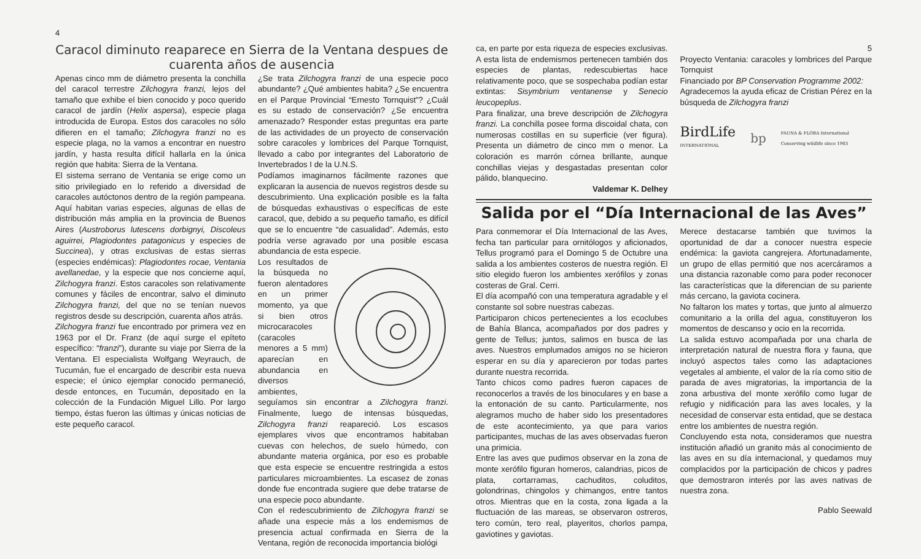4
Caracol diminuto reaparece en Sierra de la Ventana despues de cuarenta años de ausencia
Apenas cinco mm de diámetro presenta la conchilla del caracol terrestre Zilchogyra franzi, lejos del tamaño que exhibe el bien conocido y poco querido caracol de jardín (Helix aspersa), especie plaga introducida de Europa. Estos dos caracoles no sólo difieren en el tamaño; Zilchogyra franzi no es especie plaga, no la vamos a encontrar en nuestro jardín, y hasta resulta difícil hallarla en la única región que habita: Sierra de la Ventana.
El sistema serrano de Ventania se erige como un sitio privilegiado en lo referido a diversidad de caracoles autóctonos dentro de la región pampeana. Aquí habitan varias especies, algunas de ellas de distribución más amplia en la provincia de Buenos Aires (Austroborus lutescens dorbignyi, Discoleus aguirrei, Plagiodontes patagonicus y especies de Succinea), y otras exclusivas de estas sierras (especies endémicas): Plagiodontes rocae, Ventania avellanedae, y la especie que nos concierne aquí, Zilchogyra franzi. Estos caracoles son relativamente comunes y fáciles de encontrar, salvo el diminuto Zilchogyra franzi, del que no se tenían nuevos registros desde su descripción, cuarenta años atrás.
Zilchogyra franzi fue encontrado por primera vez en 1963 por el Dr. Franz (de aquí surge el epíteto específico: “franzi”), durante su viaje por Sierra de la Ventana. El especialista Wolfgang Weyrauch, de Tucumán, fue el encargado de describir esta nueva especie; el único ejemplar conocido permaneció, desde entonces, en Tucumán, depositado en la colección de la Fundación Miguel Lillo. Por largo tiempo, éstas fueron las últimas y únicas noticias de este pequeño caracol.
¿Se trata Zilchogyra franzi de una especie poco abundante? ¿Qué ambientes habita? ¿Se encuentra en el Parque Provincial “Ernesto Tornquist”? ¿Cuál es su estado de conservación? ¿Se encuentra amenazado? Responder estas preguntas era parte de las actividades de un proyecto de conservación sobre caracoles y lombrices del Parque Tornquist, llevado a cabo por integrantes del Laboratorio de Invertebrados I de la U.N.S.
Podíamos imaginarnos fácilmente razones que explicaran la ausencia de nuevos registros desde su descubrimiento. Una explicación posible es la falta de búsquedas exhaustivas o específicas de este caracol, que, debido a su pequeño tamaño, es difícil que se lo encuentre “de casualidad”. Además, esto podría verse agravado por una posible escasa abundancia de esta especie.
Los resultados de la búsqueda no fueron alentadores en un primer momento, ya que si bien otros microcaracoles (caracoles menores a 5 mm) aparecían en abundancia en diversos ambientes, seguíamos sin encontrar a Zilchogyra franzi. Finalmente, luego de intensas búsquedas, Zilchogyra franzi reapareció. Los escasos ejemplares vivos que encontramos habitaban cuevas con helechos, de suelo húmedo, con abundante materia orgánica, por eso es probable que esta especie se encuentre restringida a estos particulares microambientes. La escasez de zonas donde fue encontrada sugiere que debe tratarse de una especie poco abundante.
Con el redescubrimiento de Zilchogyra franzi se añade una especie más a los endemismos de presencia actual confirmada en Sierra de la Ventana, región de reconocida importancia biológi
ca, en parte por esta riqueza de especies exclusivas. A esta lista de endemismos pertenecen también dos especies de plantas, redescubiertas hace relativamente poco, que se sospechaba podían estar extintas: Sisymbrium ventanense y Senecio leucopeplus.
Para finalizar, una breve descripción de Zilchogyra franzi. La conchilla posee forma discoidal chata, con numerosas costillas en su superficie (ver figura). Presenta un diámetro de cinco mm o menor. La coloración es marrón córnea brillante, aunque conchillas viejas y desgastadas presentan color pálido, blanquecino.
Valdemar K. Delhey
5
Proyecto Ventania: caracoles y lombrices del Parque Tornquist
Financiado por BP Conservation Programme 2002:
Agradecemos la ayuda eficaz de Cristian Pérez en la búsqueda de Zilchogyra franzi
BirdLife
INTERNATIONAL
bp
FAUNA & FLORA International
Conserving wildlife since 1903
Salida por el “Día Internacional de las Aves”
Para conmemorar el Día Internacional de las Aves, fecha tan particular para ornitólogos y aficionados, Tellus programó para el Domingo 5 de Octubre una salida a los ambientes costeros de nuestra región. El sitio elegido fueron los ambientes xerófilos y zonas costeras de Gral. Cerri.
El día acompañó con una temperatura agradable y el constante sol sobre nuestras cabezas.
Participaron chicos pertenecientes a los ecoclubes de Bahía Blanca, acompañados por dos padres y gente de Tellus; juntos, salimos en busca de las aves. Nuestros emplumados amigos no se hicieron esperar en su día y aparecieron por todas partes durante nuestra recorrida.
Tanto chicos como padres fueron capaces de reconocerlos a través de los binoculares y en base a la entonación de su canto. Particularmente, nos alegramos mucho de haber sido los presentadores de este acontecimiento, ya que para varios participantes, muchas de las aves observadas fueron una primicia.
Entre las aves que pudimos observar en la zona de monte xerófilo figuran horneros, calandrias, picos de plata, cortarramas, cachuditos, coluditos, golondrinas, chingolos y chimangos, entre tantos otros. Mientras que en la costa, zona ligada a la fluctuación de las mareas, se observaron ostreros, tero común, tero real, playeritos, chorlos pampa, gaviotines y gaviotas.
Merece destacarse también que tuvimos la oportunidad de dar a conocer nuestra especie endémica: la gaviota cangrejera. Afortunadamente, un grupo de ellas permitió que nos acercáramos a una distancia razonable como para poder reconocer las características que la diferencian de su pariente más cercano, la gaviota cocinera.
No faltaron los mates y tortas, que junto al almuerzo comunitario a la orilla del agua, constituyeron los momentos de descanso y ocio en la recorrida.
La salida estuvo acompañada por una charla de interpretación natural de nuestra flora y fauna, que incluyó aspectos tales como las adaptaciones vegetales al ambiente, el valor de la ría como sitio de parada de aves migratorias, la importancia de la zona arbustiva del monte xerófilo como lugar de refugio y nidificación para las aves locales, y la necesidad de conservar esta entidad, que se destaca entre los ambientes de nuestra región.
Concluyendo esta nota, consideramos que nuestra institución añadió un granito más al conocimiento de las aves en su día internacional, y quedamos muy complacidos por la participación de chicos y padres que demostraron interés por las aves nativas de nuestra zona.
Pablo Seewald